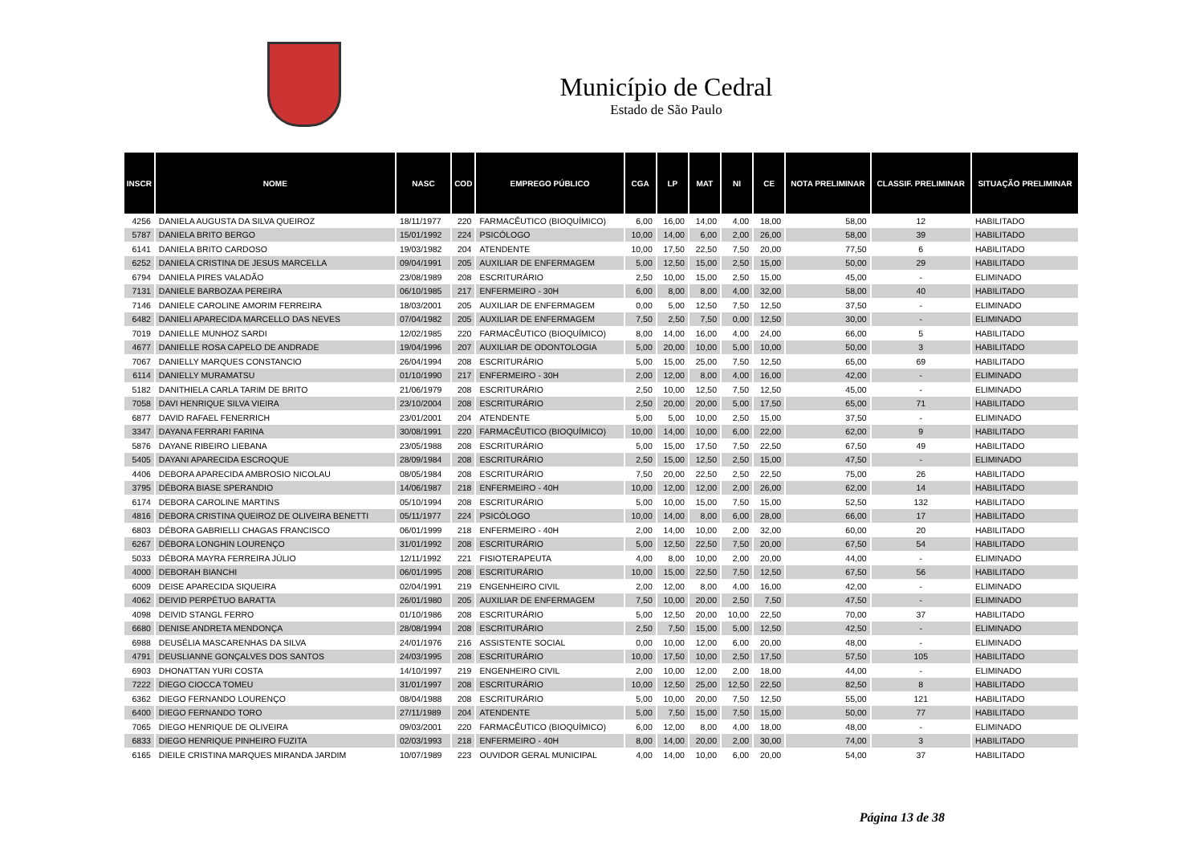Município de Cedral
Estado de São Paulo
| INSCR | NOME | NASC | COD | EMPREGO PÚBLICO | CGA | LP | MAT | NI | CE | NOTA PRELIMINAR | CLASSIF. PRELIMINAR | SITUAÇÃO PRELIMINAR |
| --- | --- | --- | --- | --- | --- | --- | --- | --- | --- | --- | --- | --- |
| 4256 | DANIELA AUGUSTA DA SILVA QUEIROZ | 18/11/1977 | 220 | FARMACÊUTICO (BIOQUÍMICO) | 6,00 | 16,00 | 14,00 | 4,00 | 18,00 | 58,00 | 12 | HABILITADO |
| 5787 | DANIELA BRITO BERGO | 15/01/1992 | 224 | PSICÓLOGO | 10,00 | 14,00 | 6,00 | 2,00 | 26,00 | 58,00 | 39 | HABILITADO |
| 6141 | DANIELA BRITO CARDOSO | 19/03/1982 | 204 | ATENDENTE | 10,00 | 17,50 | 22,50 | 7,50 | 20,00 | 77,50 | 6 | HABILITADO |
| 6252 | DANIELA CRISTINA DE JESUS MARCELLA | 09/04/1991 | 205 | AUXILIAR DE ENFERMAGEM | 5,00 | 12,50 | 15,00 | 2,50 | 15,00 | 50,00 | 29 | HABILITADO |
| 6794 | DANIELA PIRES VALADÃO | 23/08/1989 | 208 | ESCRITURÁRIO | 2,50 | 10,00 | 15,00 | 2,50 | 15,00 | 45,00 | - | ELIMINADO |
| 7131 | DANIELE BARBOZAA PEREIRA | 06/10/1985 | 217 | ENFERMEIRO - 30H | 6,00 | 8,00 | 8,00 | 4,00 | 32,00 | 58,00 | 40 | HABILITADO |
| 7146 | DANIELE CAROLINE AMORIM FERREIRA | 18/03/2001 | 205 | AUXILIAR DE ENFERMAGEM | 0,00 | 5,00 | 12,50 | 7,50 | 12,50 | 37,50 | - | ELIMINADO |
| 6482 | DANIELI APARECIDA MARCELLO DAS NEVES | 07/04/1982 | 205 | AUXILIAR DE ENFERMAGEM | 7,50 | 2,50 | 7,50 | 0,00 | 12,50 | 30,00 | - | ELIMINADO |
| 7019 | DANIELLE MUNHOZ SARDI | 12/02/1985 | 220 | FARMACÊUTICO (BIOQUÍMICO) | 8,00 | 14,00 | 16,00 | 4,00 | 24,00 | 66,00 | 5 | HABILITADO |
| 4677 | DANIELLE ROSA CAPELO DE ANDRADE | 19/04/1996 | 207 | AUXILIAR DE ODONTOLOGIA | 5,00 | 20,00 | 10,00 | 5,00 | 10,00 | 50,00 | 3 | HABILITADO |
| 7067 | DANIELLY MARQUES CONSTANCIO | 26/04/1994 | 208 | ESCRITURÁRIO | 5,00 | 15,00 | 25,00 | 7,50 | 12,50 | 65,00 | 69 | HABILITADO |
| 6114 | DANIELLY MURAMATSU | 01/10/1990 | 217 | ENFERMEIRO - 30H | 2,00 | 12,00 | 8,00 | 4,00 | 16,00 | 42,00 | - | ELIMINADO |
| 5182 | DANITHIELA CARLA TARIM DE BRITO | 21/06/1979 | 208 | ESCRITURÁRIO | 2,50 | 10,00 | 12,50 | 7,50 | 12,50 | 45,00 | - | ELIMINADO |
| 7058 | DAVI HENRIQUE SILVA VIEIRA | 23/10/2004 | 208 | ESCRITURÁRIO | 2,50 | 20,00 | 20,00 | 5,00 | 17,50 | 65,00 | 71 | HABILITADO |
| 6877 | DAVID RAFAEL FENERRICH | 23/01/2001 | 204 | ATENDENTE | 5,00 | 5,00 | 10,00 | 2,50 | 15,00 | 37,50 | - | ELIMINADO |
| 3347 | DAYANA FERRARI FARINA | 30/08/1991 | 220 | FARMACÊUTICO (BIOQUÍMICO) | 10,00 | 14,00 | 10,00 | 6,00 | 22,00 | 62,00 | 9 | HABILITADO |
| 5876 | DAYANE RIBEIRO LIEBANA | 23/05/1988 | 208 | ESCRITURÁRIO | 5,00 | 15,00 | 17,50 | 7,50 | 22,50 | 67,50 | 49 | HABILITADO |
| 5405 | DAYANI APARECIDA ESCROQUE | 28/09/1984 | 208 | ESCRITURÁRIO | 2,50 | 15,00 | 12,50 | 2,50 | 15,00 | 47,50 | - | ELIMINADO |
| 4406 | DEBORA APARECIDA AMBROSIO NICOLAU | 08/05/1984 | 208 | ESCRITURÁRIO | 7,50 | 20,00 | 22,50 | 2,50 | 22,50 | 75,00 | 26 | HABILITADO |
| 3795 | DÉBORA BIASE SPERANDIO | 14/06/1987 | 218 | ENFERMEIRO - 40H | 10,00 | 12,00 | 12,00 | 2,00 | 26,00 | 62,00 | 14 | HABILITADO |
| 6174 | DEBORA CAROLINE MARTINS | 05/10/1994 | 208 | ESCRITURÁRIO | 5,00 | 10,00 | 15,00 | 7,50 | 15,00 | 52,50 | 132 | HABILITADO |
| 4816 | DEBORA CRISTINA QUEIROZ DE OLIVEIRA BENETTI | 05/11/1977 | 224 | PSICÓLOGO | 10,00 | 14,00 | 8,00 | 6,00 | 28,00 | 66,00 | 17 | HABILITADO |
| 6803 | DÉBORA GABRIELLI CHAGAS FRANCISCO | 06/01/1999 | 218 | ENFERMEIRO - 40H | 2,00 | 14,00 | 10,00 | 2,00 | 32,00 | 60,00 | 20 | HABILITADO |
| 6267 | DÉBORA LONGHIN LOURENÇO | 31/01/1992 | 208 | ESCRITURÁRIO | 5,00 | 12,50 | 22,50 | 7,50 | 20,00 | 67,50 | 54 | HABILITADO |
| 5033 | DÉBORA MAYRA FERREIRA JÚLIO | 12/11/1992 | 221 | FISIOTERAPEUTA | 4,00 | 8,00 | 10,00 | 2,00 | 20,00 | 44,00 | - | ELIMINADO |
| 4000 | DEBORAH BIANCHI | 06/01/1995 | 208 | ESCRITURÁRIO | 10,00 | 15,00 | 22,50 | 7,50 | 12,50 | 67,50 | 56 | HABILITADO |
| 6009 | DEISE APARECIDA SIQUEIRA | 02/04/1991 | 219 | ENGENHEIRO CIVIL | 2,00 | 12,00 | 8,00 | 4,00 | 16,00 | 42,00 | - | ELIMINADO |
| 4062 | DEIVID PERPÉTUO BARATTA | 26/01/1980 | 205 | AUXILIAR DE ENFERMAGEM | 7,50 | 10,00 | 20,00 | 2,50 | 7,50 | 47,50 | - | ELIMINADO |
| 4098 | DEIVID STANGL FERRO | 01/10/1986 | 208 | ESCRITURÁRIO | 5,00 | 12,50 | 20,00 | 10,00 | 22,50 | 70,00 | 37 | HABILITADO |
| 6680 | DENISE ANDRETA MENDONÇA | 28/08/1994 | 208 | ESCRITURÁRIO | 2,50 | 7,50 | 15,00 | 5,00 | 12,50 | 42,50 | - | ELIMINADO |
| 6988 | DEUSÉLIA MASCARENHAS DA SILVA | 24/01/1976 | 216 | ASSISTENTE SOCIAL | 0,00 | 10,00 | 12,00 | 6,00 | 20,00 | 48,00 | - | ELIMINADO |
| 4791 | DEUSLIANNE GONÇALVES DOS SANTOS | 24/03/1995 | 208 | ESCRITURÁRIO | 10,00 | 17,50 | 10,00 | 2,50 | 17,50 | 57,50 | 105 | HABILITADO |
| 6903 | DHONATTAN YURI COSTA | 14/10/1997 | 219 | ENGENHEIRO CIVIL | 2,00 | 10,00 | 12,00 | 2,00 | 18,00 | 44,00 | - | ELIMINADO |
| 7222 | DIEGO CIOCCA TOMEU | 31/01/1997 | 208 | ESCRITURÁRIO | 10,00 | 12,50 | 25,00 | 12,50 | 22,50 | 82,50 | 8 | HABILITADO |
| 6362 | DIEGO FERNANDO LOURENÇO | 08/04/1988 | 208 | ESCRITURÁRIO | 5,00 | 10,00 | 20,00 | 7,50 | 12,50 | 55,00 | 121 | HABILITADO |
| 6400 | DIEGO FERNANDO TORO | 27/11/1989 | 204 | ATENDENTE | 5,00 | 7,50 | 15,00 | 7,50 | 15,00 | 50,00 | 77 | HABILITADO |
| 7065 | DIEGO HENRIQUE DE OLIVEIRA | 09/03/2001 | 220 | FARMACÊUTICO (BIOQUÍMICO) | 6,00 | 12,00 | 8,00 | 4,00 | 18,00 | 48,00 | - | ELIMINADO |
| 6833 | DIEGO HENRIQUE PINHEIRO FUZITA | 02/03/1993 | 218 | ENFERMEIRO - 40H | 8,00 | 14,00 | 20,00 | 2,00 | 30,00 | 74,00 | 3 | HABILITADO |
| 6165 | DIEILE CRISTINA MARQUES MIRANDA JARDIM | 10/07/1989 | 223 | OUVIDOR GERAL MUNICIPAL | 4,00 | 14,00 | 10,00 | 6,00 | 20,00 | 54,00 | 37 | HABILITADO |
Página 13 de 38